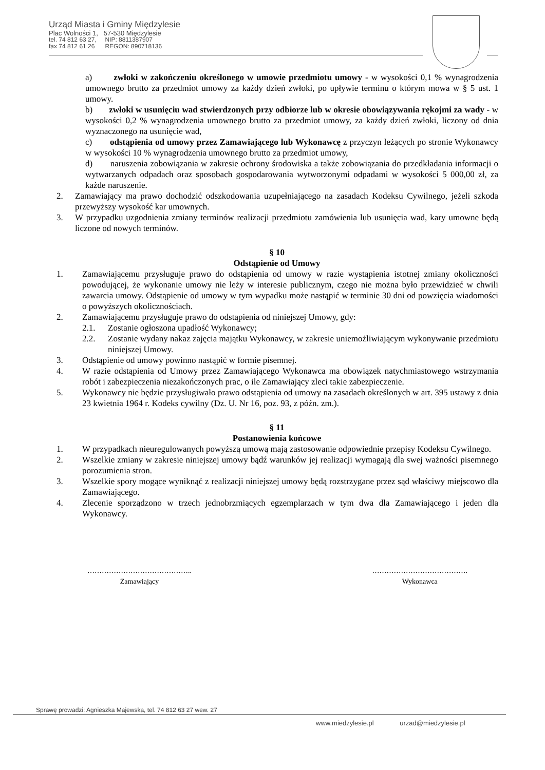Urząd Miasta i Gminy Międzylesie
Plac Wolności 1, 57-530 Międzylesie
tel. 74 812 63 27, NIP: 8811387907
fax 74 812 61 26 REGON: 890718136
a) zwłoki w zakończeniu określonego w umowie przedmiotu umowy - w wysokości 0,1 % wynagrodzenia umownego brutto za przedmiot umowy za każdy dzień zwłoki, po upływie terminu o którym mowa w § 5 ust. 1 umowy.
b) zwłoki w usunięciu wad stwierdzonych przy odbiorze lub w okresie obowiązywania rękojmi za wady - w wysokości 0,2 % wynagrodzenia umownego brutto za przedmiot umowy, za każdy dzień zwłoki, liczony od dnia wyznaczonego na usunięcie wad,
c) odstąpienia od umowy przez Zamawiającego lub Wykonawcę z przyczyn leżących po stronie Wykonawcy w wysokości 10 % wynagrodzenia umownego brutto za przedmiot umowy,
d) naruszenia zobowiązania w zakresie ochrony środowiska a także zobowiązania do przedkładania informacji o wytwarzanych odpadach oraz sposobach gospodarowania wytworzonymi odpadami w wysokości 5 000,00 zł, za każde naruszenie.
2. Zamawiający ma prawo dochodzić odszkodowania uzupełniającego na zasadach Kodeksu Cywilnego, jeżeli szkoda przewyższy wysokość kar umownych.
3. W przypadku uzgodnienia zmiany terminów realizacji przedmiotu zamówienia lub usunięcia wad, kary umowne będą liczone od nowych terminów.
§ 10
Odstąpienie od Umowy
1. Zamawiającemu przysługuje prawo do odstąpienia od umowy w razie wystąpienia istotnej zmiany okoliczności powodującej, że wykonanie umowy nie leży w interesie publicznym, czego nie można było przewidzieć w chwili zawarcia umowy. Odstąpienie od umowy w tym wypadku może nastąpić w terminie 30 dni od powzięcia wiadomości o powyższych okolicznościach.
2. Zamawiającemu przysługuje prawo do odstąpienia od niniejszej Umowy, gdy:
2.1. Zostanie ogłoszona upadłość Wykonawcy;
2.2. Zostanie wydany nakaz zajęcia majątku Wykonawcy, w zakresie uniemożliwiającym wykonywanie przedmiotu niniejszej Umowy.
3. Odstąpienie od umowy powinno nastąpić w formie pisemnej.
4. W razie odstąpienia od Umowy przez Zamawiającego Wykonawca ma obowiązek natychmiastowego wstrzymania robót i zabezpieczenia niezakończonych prac, o ile Zamawiający zleci takie zabezpieczenie.
5. Wykonawcy nie będzie przysługiwało prawo odstąpienia od umowy na zasadach określonych w art. 395 ustawy z dnia 23 kwietnia 1964 r. Kodeks cywilny (Dz. U. Nr 16, poz. 93, z późn. zm.).
§ 11
Postanowienia końcowe
1. W przypadkach nieuregulowanych powyższą umową mają zastosowanie odpowiednie przepisy Kodeksu Cywilnego.
2. Wszelkie zmiany w zakresie niniejszej umowy bądź warunków jej realizacji wymagają dla swej ważności pisemnego porozumienia stron.
3. Wszelkie spory mogące wyniknąć z realizacji niniejszej umowy będą rozstrzygane przez sąd właściwy miejscowo dla Zamawiającego.
4. Zlecenie sporządzono w trzech jednobrzmiących egzemplarzach w tym dwa dla Zamawiającego i jeden dla Wykonawcy.
……………………………………..
Zamawiający
………………………………….
Wykonawca
Sprawę prowadzi: Agnieszka Majewska, tel. 74 812 63 27 wew. 27
www.miedzylesie.pl urzad@miedzylesie.pl